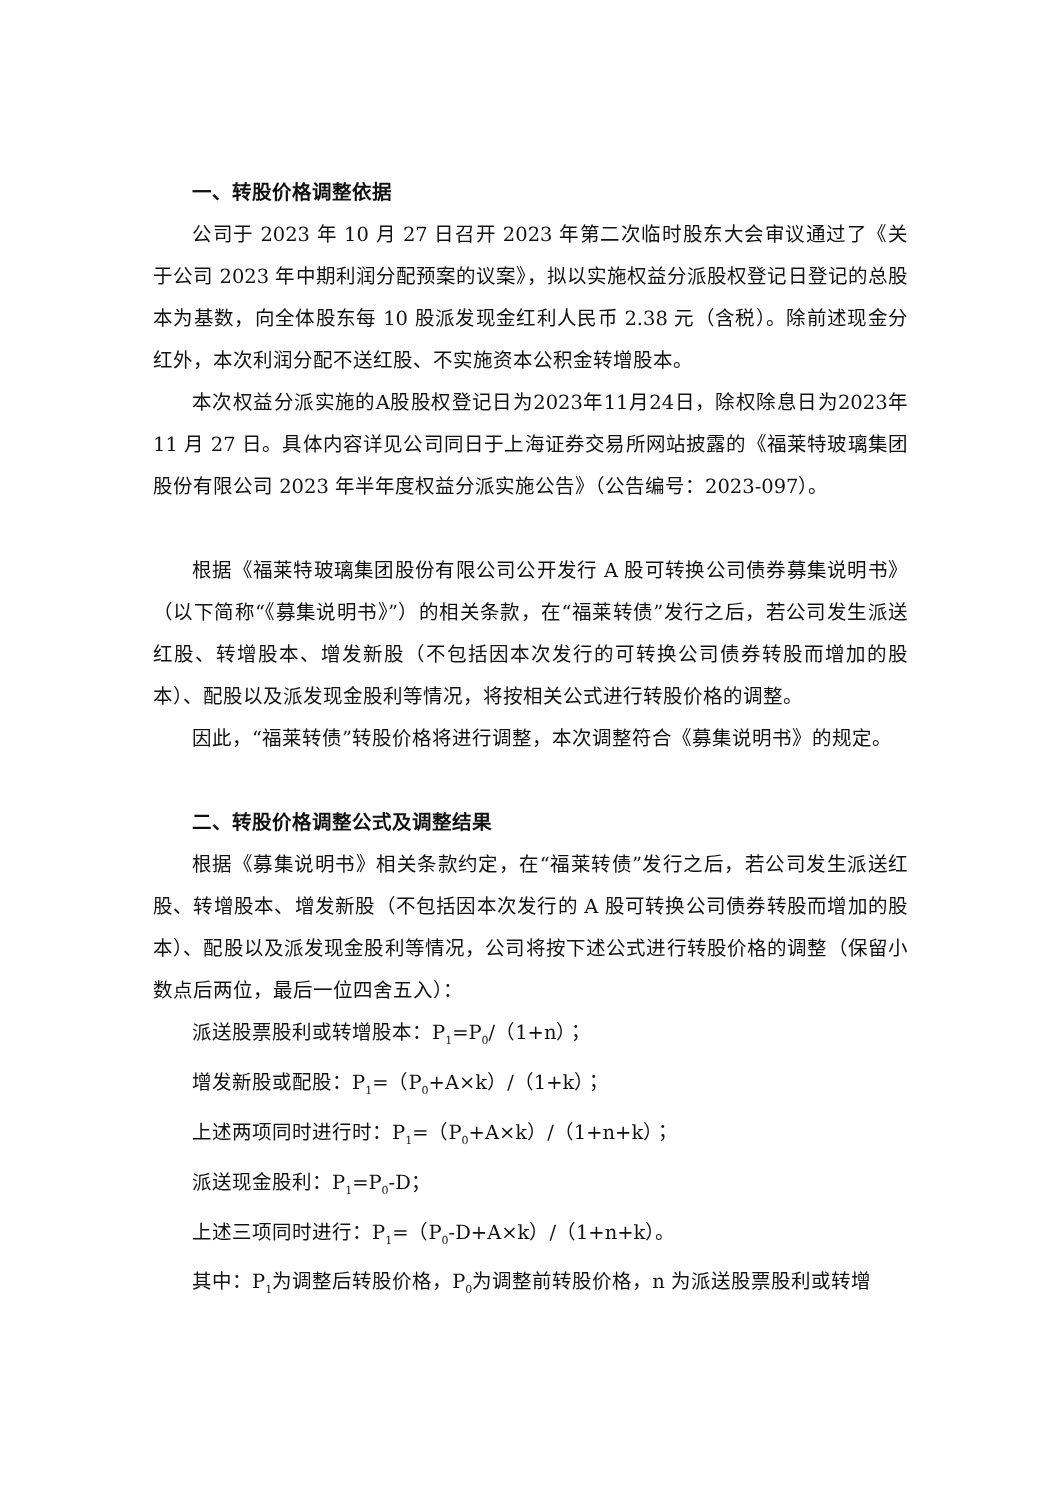一、转股价格调整依据
公司于 2023 年 10 月 27 日召开 2023 年第二次临时股东大会审议通过了《关于公司 2023 年中期利润分配预案的议案》，拟以实施权益分派股权登记日登记的总股本为基数，向全体股东每 10 股派发现金红利人民币 2.38 元（含税）。除前述现金分红外，本次利润分配不送红股、不实施资本公积金转增股本。
本次权益分派实施的A股股权登记日为2023年11月24日，除权除息日为2023年 11 月 27 日。具体内容详见公司同日于上海证券交易所网站披露的《福莱特玻璃集团股份有限公司 2023 年半年度权益分派实施公告》（公告编号：2023-097）。
根据《福莱特玻璃集团股份有限公司公开发行 A 股可转换公司债券募集说明书》（以下简称“《募集说明书》”）的相关条款，在“福莱转债”发行之后，若公司发生派送红股、转增股本、增发新股（不包括因本次发行的可转换公司债券转股而增加的股本）、配股以及派发现金股利等情况，将按相关公式进行转股价格的调整。
因此，“福莱转债”转股价格将进行调整，本次调整符合《募集说明书》的规定。
二、转股价格调整公式及调整结果
根据《募集说明书》相关条款约定，在“福莱转债”发行之后，若公司发生派送红股、转增股本、增发新股（不包括因本次发行的 A 股可转换公司债券转股而增加的股本）、配股以及派发现金股利等情况，公司将按下述公式进行转股价格的调整（保留小数点后两位，最后一位四舍五入）：
派送股票股利或转增股本：P<sub>1</sub>=P<sub>0</sub>/（1+n）；
增发新股或配股：P<sub>1</sub>=（P<sub>0</sub>+A×k）/（1+k）；
上述两项同时进行时：P<sub>1</sub>=（P<sub>0</sub>+A×k）/（1+n+k）；
派送现金股利：P<sub>1</sub>=P<sub>0</sub>-D；
上述三项同时进行：P<sub>1</sub>=（P<sub>0</sub>-D+A×k）/（1+n+k）。
其中：P<sub>1</sub>为调整后转股价格，P<sub>0</sub>为调整前转股价格，n 为派送股票股利或转增